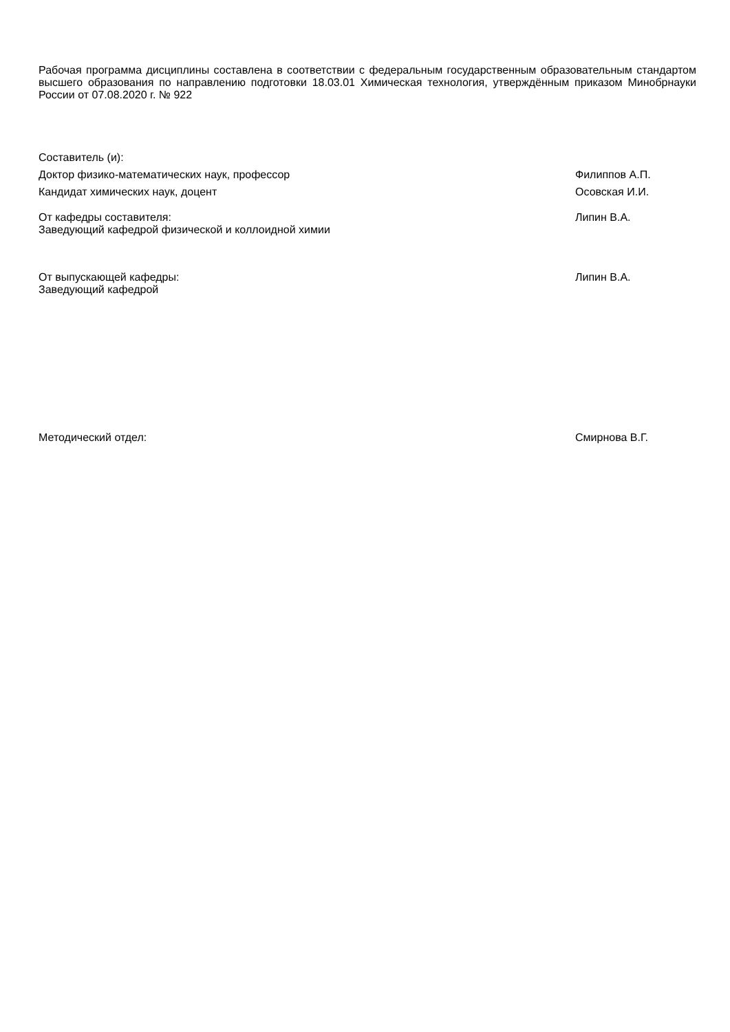Рабочая программа дисциплины составлена в соответствии с федеральным государственным образовательным стандартом высшего образования по направлению подготовки 18.03.01 Химическая технология, утверждённым приказом Минобрнауки России от 07.08.2020 г. № 922
Составитель (и):
Доктор физико-математических наук, профессор Филиппов А.П.
Кандидат химических наук, доцент Осовская И.И.
От кафедры составителя:
Заведующий кафедрой физической и коллоидной химии
Липин В.А.
От выпускающей кафедры:
Заведующий кафедрой
Липин В.А.
Методический отдел: Смирнова В.Г.